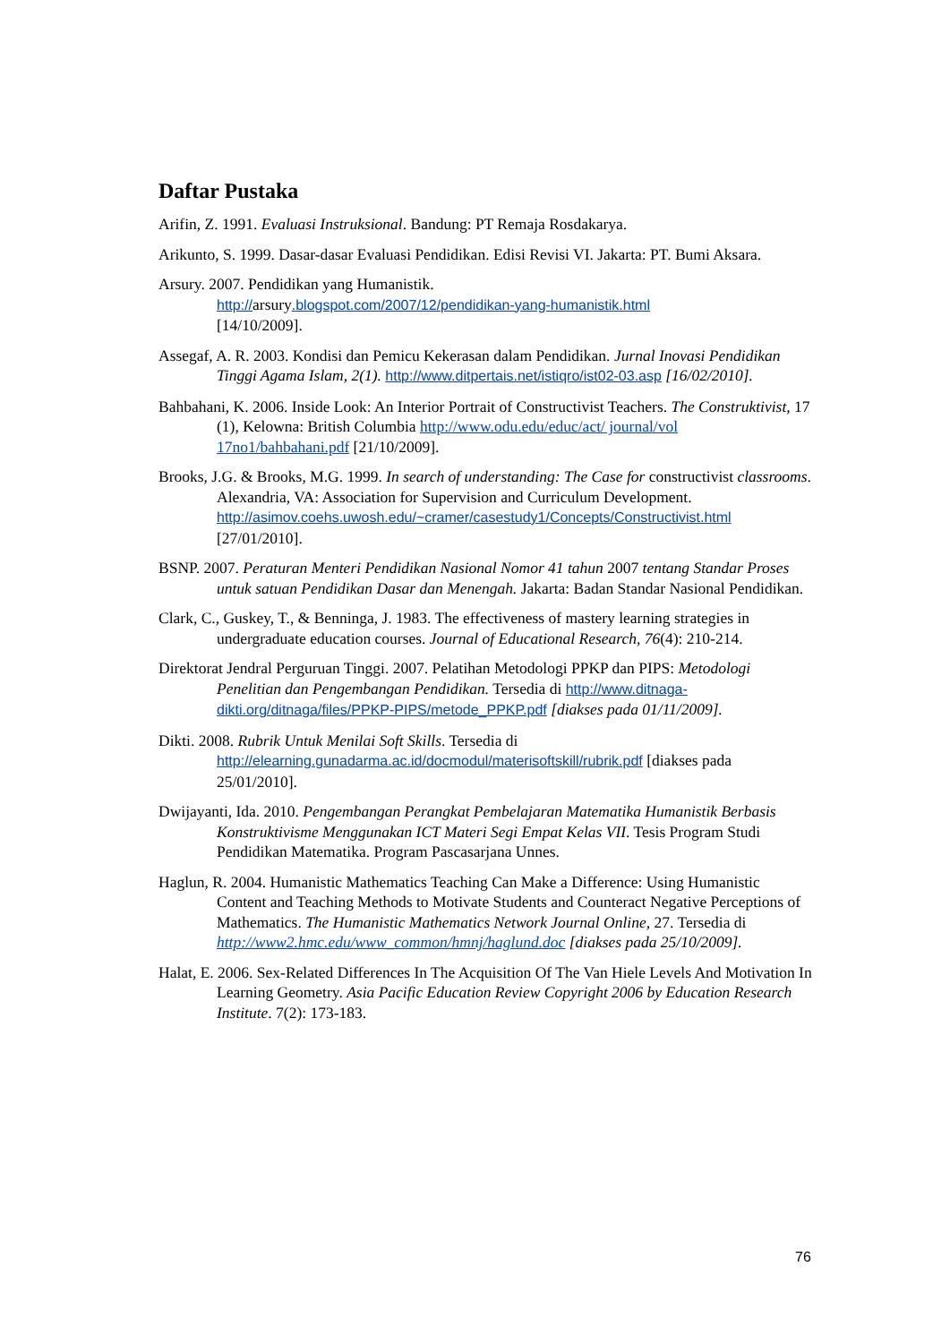Daftar Pustaka
Arifin, Z. 1991. Evaluasi Instruksional. Bandung: PT Remaja Rosdakarya.
Arikunto, S. 1999. Dasar-dasar Evaluasi Pendidikan. Edisi Revisi VI. Jakarta: PT. Bumi Aksara.
Arsury. 2007. Pendidikan yang Humanistik.
http://arsury.blogspot.com/2007/12/pendidikan-yang-humanistik.html
[14/10/2009].
Assegaf, A. R. 2003. Kondisi dan Pemicu Kekerasan dalam Pendidikan. Jurnal Inovasi Pendidikan Tinggi Agama Islam, 2(1). http://www.ditpertais.net/istiqro/ist02-03.asp [16/02/2010].
Bahbahani, K. 2006. Inside Look: An Interior Portrait of Constructivist Teachers. The Construktivist, 17 (1), Kelowna: British Columbia http://www.odu.edu/educ/act/ journal/vol 17no1/bahbahani.pdf [21/10/2009].
Brooks, J.G. & Brooks, M.G. 1999. In search of understanding: The Case for constructivist classrooms. Alexandria, VA: Association for Supervision and Curriculum Development.
http://asimov.coehs.uwosh.edu/~cramer/casestudy1/Concepts/Constructivist.html
[27/01/2010].
BSNP. 2007. Peraturan Menteri Pendidikan Nasional Nomor 41 tahun 2007 tentang Standar Proses untuk satuan Pendidikan Dasar dan Menengah. Jakarta: Badan Standar Nasional Pendidikan.
Clark, C., Guskey, T., & Benninga, J. 1983. The effectiveness of mastery learning strategies in undergraduate education courses. Journal of Educational Research, 76(4): 210-214.
Direktorat Jendral Perguruan Tinggi. 2007. Pelatihan Metodologi PPKP dan PIPS: Metodologi Penelitian dan Pengembangan Pendidikan. Tersedia di http://www.ditnaga-dikti.org/ditnaga/files/PPKP-PIPS/metode_PPKP.pdf [diakses pada 01/11/2009].
Dikti. 2008. Rubrik Untuk Menilai Soft Skills. Tersedia di http://elearning.gunadarma.ac.id/docmodul/materisoftskill/rubrik.pdf [diakses pada 25/01/2010].
Dwijayanti, Ida. 2010. Pengembangan Perangkat Pembelajaran Matematika Humanistik Berbasis Konstruktivisme Menggunakan ICT Materi Segi Empat Kelas VII. Tesis Program Studi Pendidikan Matematika. Program Pascasarjana Unnes.
Haglun, R. 2004. Humanistic Mathematics Teaching Can Make a Difference: Using Humanistic Content and Teaching Methods to Motivate Students and Counteract Negative Perceptions of Mathematics. The Humanistic Mathematics Network Journal Online, 27. Tersedia di http://www2.hmc.edu/www_common/hmnj/haglund.doc [diakses pada 25/10/2009].
Halat, E. 2006. Sex-Related Differences In The Acquisition Of The Van Hiele Levels And Motivation In Learning Geometry. Asia Pacific Education Review Copyright 2006 by Education Research Institute. 7(2): 173-183.
76